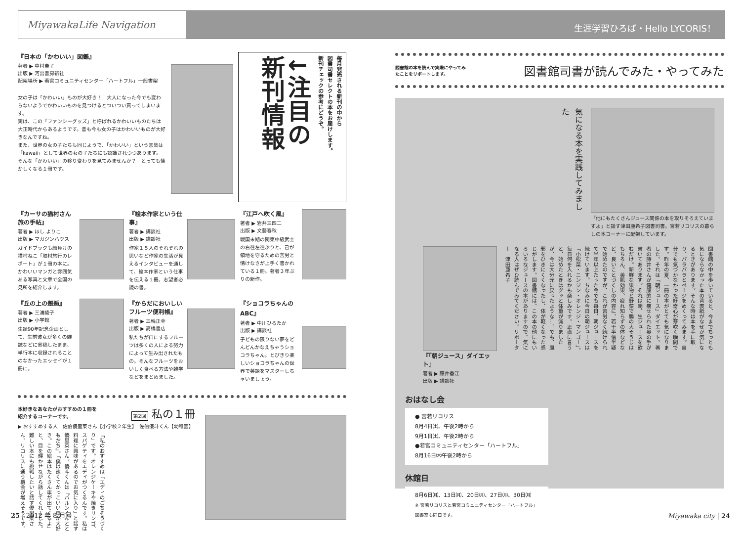MiyawakaLife Navigation 生涯学習ひろば・Hello LYCORIS！
『日本の「かわいい」図鑑』
著者 ▶ 中村圭子
出版 ▶ 河出書房新社
配架場所 ▶ 若宮コミュニティセンター「ハートフル」一般書架
女の子は「かわいい」ものが大好き！　大人になった今でも変わらないようでかわいいものを見つけるとついつい買ってしまいます。
実は、この「ファンシーグッズ」と呼ばれるかわいいものたちは大正時代からあるようです。昔も今も女の子はかわいいものが大好きなんですね。
また、世界の女の子たちも同じようで、「かわいい」という言葉は「kawaii」として世界の女の子たちにも認識されつつあります。そんな「かわいい」の移り変わりを見てみませんか？　とっても懐かしくなる１冊です。
毎月発売される新刊の中から
図書司書セレクトの本をお届けします。
新刊チェックの参考にどうぞ。
↓注目の
新刊情報
『カーサの猫村さん旅の手帖』
著者 ▶ ほし よりこ
出版 ▶ マガジンハウス
ガイドブックも顔負けの猫村ねこ「取材旅行のレポート」が１冊の本に。かわいいマンガと雰囲気ある写真と文章で全国の見所を紹介します。
『絵本作家という仕事』
著者 ▶ 講談社
出版 ▶ 講談社
作家１５人のそれぞれの思いなど作家の生活が見えるインタビューを通して、絵本作家という仕事を伝える１冊。志望者必読の書。
『江戸へ吹く風』
著者 ▶ 岩井三四二
出版 ▶ 文藝春秋
戦国末期の関東中級武士の右往左往ぶりと、己が領地を守るための苦労と情けなさが上手く書かれている１冊。著者３年ぶりの新作。
『丘の上の邂逅』
著者 ▶ 三浦綾子
出版 ▶ 小学館
生誕90年記念企画として、生前彼女が多くの雑誌などに寄稿したまま、単行本に収録されることのなかったエッセイが１冊に。
『からだにおいしいフルーツ便利帳』
著者 ▶ 三輪正幸
出版 ▶ 高橋書店
私たちが口にするフルーツは多くの人による努力によって生み出されたもの。そんなフルーツをおいしく食べる方法や雑学などをまとめました。
『ショコラちゃんのABC』
著者 ▶ 中川ひろたか
出版 ▶ 講談社
子どもの限りない夢をどんどんかなえちゃうショコラちゃん。とびきり楽しいショコラちゃんの世界で英語をマスターしちゃいましょう。
本好きなあなたがおすすめの１冊を
紹介するコーナーです。 第2回 私の１冊
▶ おすすめする人　佐伯優里菜さん【小学校２年生】　佐伯優斗くん【幼稚園】
「私のおすすめは『エディのごちそうづくり』です。オレンジケーキや焼きリンゴ、スパゲティをエディがつくるんです。私は料理に興味があるのでお気に入り」と話す優里菜さん。優斗くんは『バルンくんとともだち』。「僕は速くてかっこいい車が大好き。この絵本はたくさん車が出てくるよ」と、目を輝かせながら話してくれました。難しい本にも挑戦したいと話す優里菜さん。リコリスに通う機会が増えそうです。
図書館の本を読んで実際にやってみ
たことをリポートします。 図書館司書が読んでみた・やってみた
「他にもたくさんジュース関係の本を取りそろえていますよ」と話す津田亜希子図書司書。宮若リコリスの暮らしの本コーナーに配架しています。
気になる本を実践してみました
図書館の中を歩いていると、今までちっとも気にならなかった本の背表紙がなぜか気になるときがあります。そんな時は本を手に取り、パラパラとページをめくってみます。自分でも気づかなかった好奇心が芽吹く瞬間です。昨年の夏、一冊の本がとても気になりました。それは「朝ジュース」ダイエット。著者の藤井さんが健康的に痩せられた奥の手が書いてあります。それは朝、生ジュースを飲むだけ。新鮮な果物と野菜で腸の大そうじはもちろん、美肌効果、疲れ知らずの体などなど、良いことづくしの内容に、若干半信半疑で始めたのですが、これが苦労なく続けられて半年以上たった今でも毎日、朝ジュースを続けています。ちなみに今日の朝ジュースは「小松菜・ニンジン・オレンジ・マンゴー」。毎日何を入れるかも楽しみです。正直に言うと、始めたときはグッと体重が減りましたが、今は大分元に戻ったような…。でも、風邪をひきにくくなったし、体が軽くなった感じがします。図書館には、この本の他にもいろいろなジュースの本がありますので、気になる人はぜひ読んでみてください。リポーター　津田亜希子
『「朝ジュース」ダイエット』
著者 ▶ 藤井香江
出版 ▶ 講談社
おはなし会
● 宮若リコリス
8月4日㈯、午後2時から
9月1日㈯、午後2時から
●若宮コミュニティセンター「ハートフル」
8月16日㈭午後2時から
休館日
8月6日㈪、13日㈪、20日㈪、27日㈪、30日㈪
※ 宮若リコリスと若宮コミュニティセンター「ハートフル」図書室も同日です。
25 | 2012 年 8 月号 Miyawaka city | 24